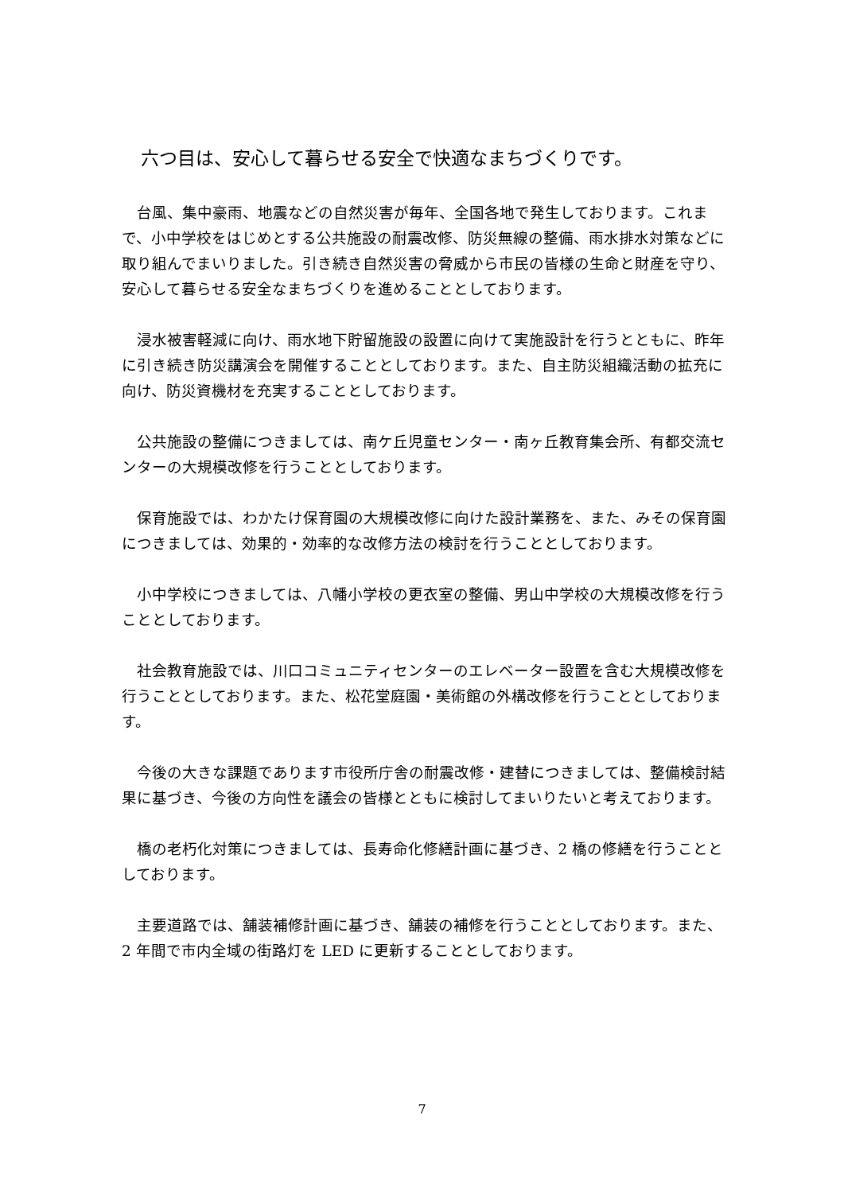六つ目は、安心して暮らせる安全で快適なまちづくりです。
台風、集中豪雨、地震などの自然災害が毎年、全国各地で発生しております。これまで、小中学校をはじめとする公共施設の耐震改修、防災無線の整備、雨水排水対策などに取り組んでまいりました。引き続き自然災害の脅威から市民の皆様の生命と財産を守り、安心して暮らせる安全なまちづくりを進めることとしております。
浸水被害軽減に向け、雨水地下貯留施設の設置に向けて実施設計を行うとともに、昨年に引き続き防災講演会を開催することとしております。また、自主防災組織活動の拡充に向け、防災資機材を充実することとしております。
公共施設の整備につきましては、南ケ丘児童センター・南ヶ丘教育集会所、有都交流センターの大規模改修を行うこととしております。
保育施設では、わかたけ保育園の大規模改修に向けた設計業務を、また、みその保育園につきましては、効果的・効率的な改修方法の検討を行うこととしております。
小中学校につきましては、八幡小学校の更衣室の整備、男山中学校の大規模改修を行うこととしております。
社会教育施設では、川口コミュニティセンターのエレベーター設置を含む大規模改修を行うこととしております。また、松花堂庭園・美術館の外構改修を行うこととしております。
今後の大きな課題であります市役所庁舎の耐震改修・建替につきましては、整備検討結果に基づき、今後の方向性を議会の皆様とともに検討してまいりたいと考えております。
橋の老朽化対策につきましては、長寿命化修繕計画に基づき、2 橋の修繕を行うこととしております。
主要道路では、舗装補修計画に基づき、舗装の補修を行うこととしております。また、2 年間で市内全域の街路灯を LED に更新することとしております。
7